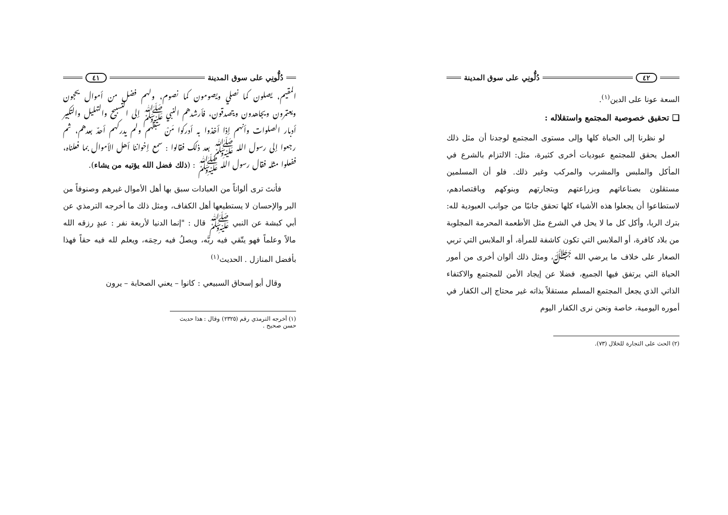دُلُّونِي على سوق المدينة ٤١
المقيم، يصلون كما نصلي ويصومون كما نصوم، ولهم فضل من أموال يحجون ويعتمرون ويجاهدون ويتصدقون، فأرشدهم النبي ﷺ إلى التسبيح والتهليل والتكبير أدبار الصلوات وأنهم إذا أخذوا به أدركوا مَنْ سبقهم ولم يدركهم أحدٌ بعدهم، ثم رجعوا إلى رسول الله ﷺ بعد ذلك فقالوا : سمع إخواننا أهل الأموال بما فعلناه، ففعلوا مثله فقال رسول الله ﷺ : (ذلك فضل الله يؤتيه من يشاء).
فأنتَ ترى ألواناً من العبادات سبق بها أهل الأموال غيرهم وصنوفاً من البر والإحسان لا يستطيعها أهل الكفاف، ومثل ذلك ما أخرجه الترمذي عن أبي كبشة عن النبي ﷺ قال : "إنما الدنيا لأربعة نفر : عبدٍ رزقه الله مالاً وعلماً فهو يتّقي فيه ربَّه، ويصلُ فيه رحِمَه، ويعلم لله فيه حقاً فهذا بأفضل المنازل . الحديث<sup>(١)</sup>
وقال أبو إسحاق السبيعي : كانوا – يعني الصحابة – يرون
(١) أخرجه الترمذي رقم (٢٣٢٥) وقال : هذا حديث حسن صحيح .
٤٢ دُلُّونِي على سوق المدينة
السعة عونا على الدين<sup>(١)</sup>.
❑ تحقيق خصوصية المجتمع واستقلاله :
لو نظرنا إلى الحياة كلها وإلى مستوى المجتمع لوجدنا أن مثل ذلك العمل يحقق للمجتمع عبوديات أخرى كثيرة، مثل: الالتزام بالشرع في المأكل والملبس والمشرب والمركب وغير ذلك. فلو أن المسلمين مستقلون بصناعاتهم وبزراعتهم وبتجارتهم وبنوكهم وباقتصادهم، لاستطاعوا أن يجعلوا هذه الأشياء كلها تحقق جانبًا من جوانب العبودية لله: بترك الربا، وأكل كل ما لا يحل في الشرع مثل الأطعمة المحرمة المجلوبة من بلاد كافرة، أو الملابس التي تكون كاشفة للمرأة، أو الملابس التي تربي الصغار على خلاف ما يرضي الله ﷻ، ومثل ذلك ألوان أخرى من أمور الحياة التي يرتفق فيها الجميع، فضلا عن إيجاد الأمن للمجتمع والاكتفاء الذاتي الذي يجعل المجتمع المسلم مستقلاً بذاته غير محتاج إلى الكفار في أموره اليومية، خاصة ونحن نرى الكفار اليوم
(٢) الحث على التجارة للخلال (٧٣).